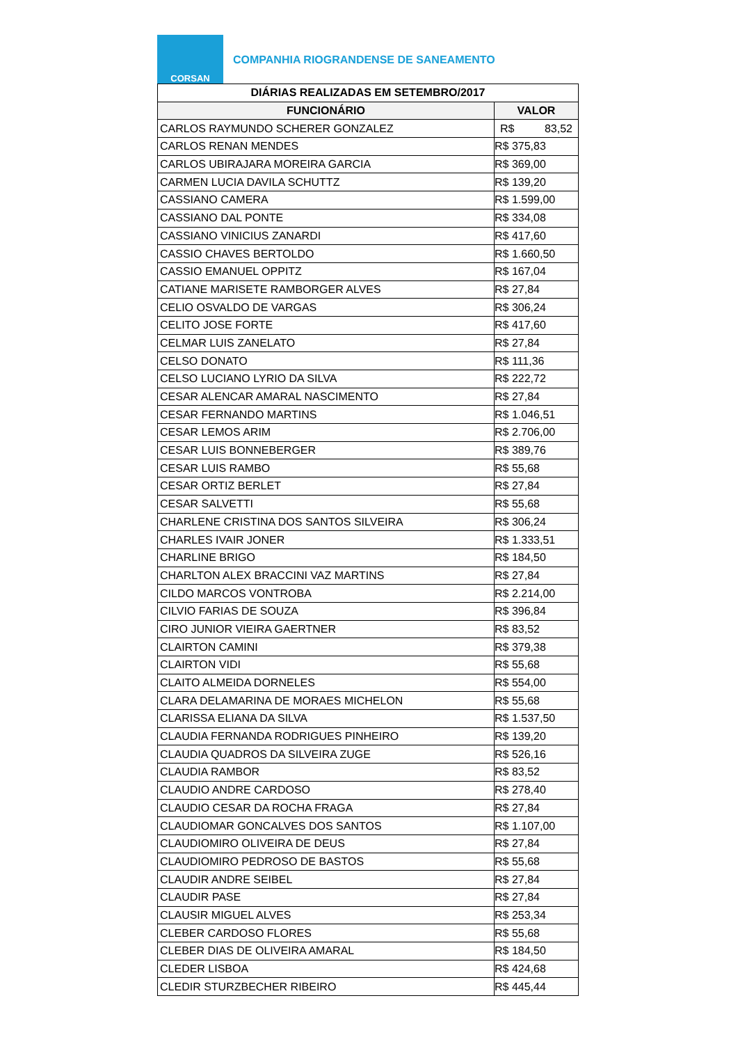CORSAN
COMPANHIA RIOGRANDENSE DE SANEAMENTO
| DIÁRIAS REALIZADAS EM SETEMBRO/2017 | |
| --- | --- |
| FUNCIONÁRIO | VALOR |
| CARLOS RAYMUNDO SCHERER GONZALEZ | R$ 83,52 |
| CARLOS RENAN MENDES | R$ 375,83 |
| CARLOS UBIRAJARA MOREIRA GARCIA | R$ 369,00 |
| CARMEN LUCIA DAVILA SCHUTTZ | R$ 139,20 |
| CASSIANO CAMERA | R$ 1.599,00 |
| CASSIANO DAL PONTE | R$ 334,08 |
| CASSIANO VINICIUS ZANARDI | R$ 417,60 |
| CASSIO CHAVES BERTOLDO | R$ 1.660,50 |
| CASSIO EMANUEL OPPITZ | R$ 167,04 |
| CATIANE MARISETE RAMBORGER ALVES | R$ 27,84 |
| CELIO OSVALDO DE VARGAS | R$ 306,24 |
| CELITO JOSE FORTE | R$ 417,60 |
| CELMAR LUIS ZANELATO | R$ 27,84 |
| CELSO DONATO | R$ 111,36 |
| CELSO LUCIANO LYRIO DA SILVA | R$ 222,72 |
| CESAR ALENCAR AMARAL NASCIMENTO | R$ 27,84 |
| CESAR FERNANDO MARTINS | R$ 1.046,51 |
| CESAR LEMOS ARIM | R$ 2.706,00 |
| CESAR LUIS BONNEBERGER | R$ 389,76 |
| CESAR LUIS RAMBO | R$ 55,68 |
| CESAR ORTIZ BERLET | R$ 27,84 |
| CESAR SALVETTI | R$ 55,68 |
| CHARLENE CRISTINA DOS SANTOS SILVEIRA | R$ 306,24 |
| CHARLES IVAIR JONER | R$ 1.333,51 |
| CHARLINE BRIGO | R$ 184,50 |
| CHARLTON ALEX BRACCINI VAZ MARTINS | R$ 27,84 |
| CILDO MARCOS VONTROBA | R$ 2.214,00 |
| CILVIO FARIAS DE SOUZA | R$ 396,84 |
| CIRO JUNIOR VIEIRA GAERTNER | R$ 83,52 |
| CLAIRTON CAMINI | R$ 379,38 |
| CLAIRTON VIDI | R$ 55,68 |
| CLAITO ALMEIDA DORNELES | R$ 554,00 |
| CLARA DELAMARINA DE MORAES MICHELON | R$ 55,68 |
| CLARISSA ELIANA DA SILVA | R$ 1.537,50 |
| CLAUDIA FERNANDA RODRIGUES PINHEIRO | R$ 139,20 |
| CLAUDIA QUADROS DA SILVEIRA ZUGE | R$ 526,16 |
| CLAUDIA RAMBOR | R$ 83,52 |
| CLAUDIO ANDRE CARDOSO | R$ 278,40 |
| CLAUDIO CESAR DA ROCHA FRAGA | R$ 27,84 |
| CLAUDIOMAR GONCALVES DOS SANTOS | R$ 1.107,00 |
| CLAUDIOMIRO OLIVEIRA DE DEUS | R$ 27,84 |
| CLAUDIOMIRO PEDROSO DE BASTOS | R$ 55,68 |
| CLAUDIR ANDRE SEIBEL | R$ 27,84 |
| CLAUDIR PASE | R$ 27,84 |
| CLAUSIR MIGUEL ALVES | R$ 253,34 |
| CLEBER CARDOSO FLORES | R$ 55,68 |
| CLEBER DIAS DE OLIVEIRA AMARAL | R$ 184,50 |
| CLEDER LISBOA | R$ 424,68 |
| CLEDIR STURZBECHER RIBEIRO | R$ 445,44 |